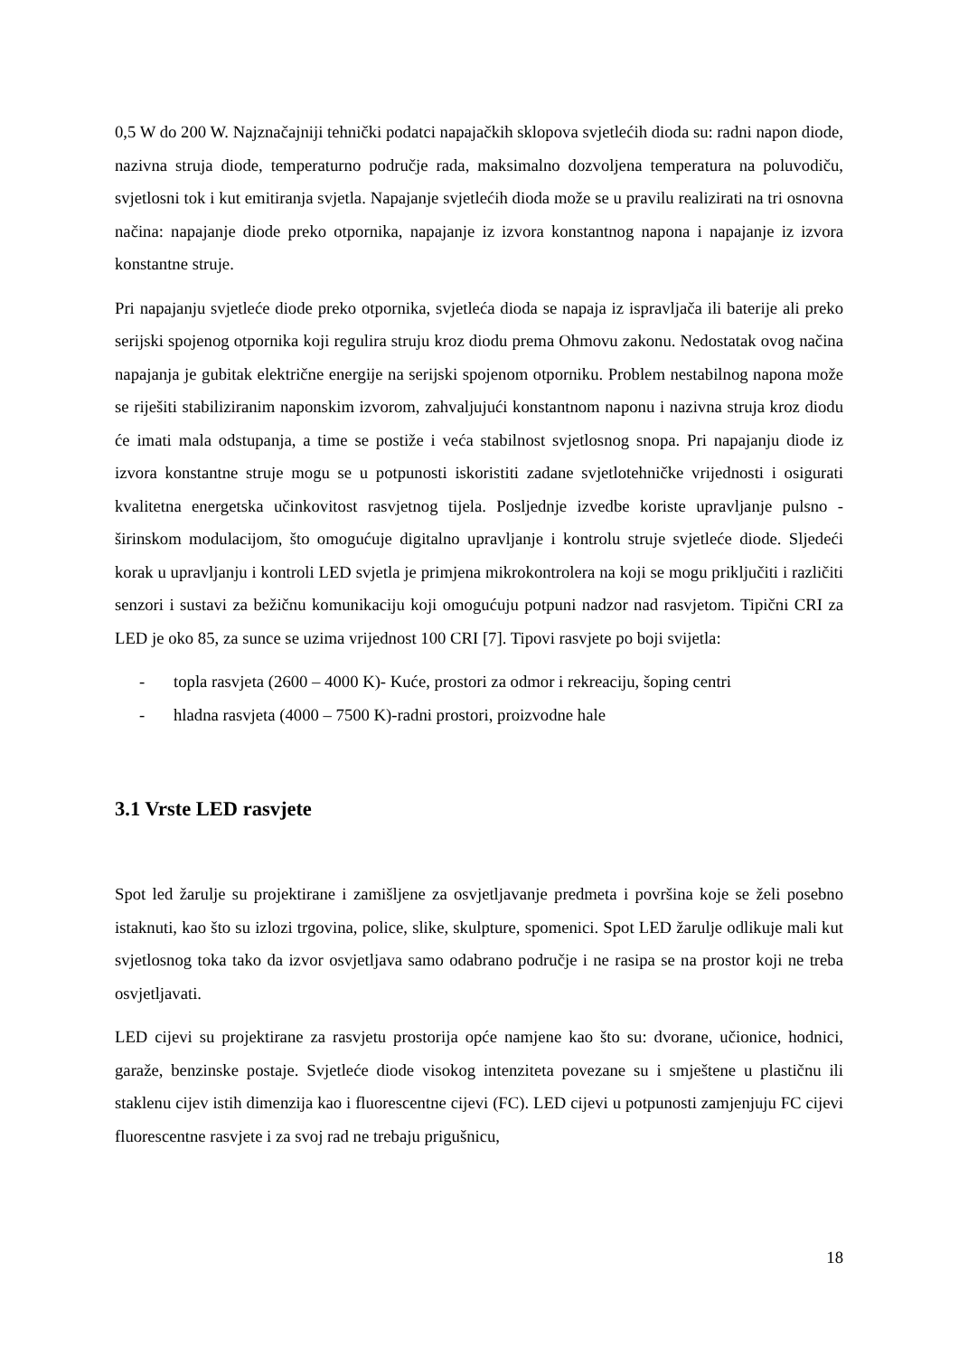0,5 W do 200 W. Najznačajniji tehnički podatci napajačkih sklopova svjetlećih dioda su: radni napon diode, nazivna struja diode, temperaturno područje rada, maksimalno dozvoljena temperatura na poluvodiču, svjetlosni tok i kut emitiranja svjetla. Napajanje svjetlećih dioda može se u pravilu realizirati na tri osnovna načina: napajanje diode preko otpornika, napajanje iz izvora konstantnog napona i napajanje iz izvora konstantne struje.
Pri napajanju svjetleće diode preko otpornika, svjetleća dioda se napaja iz ispravljača ili baterije ali preko serijski spojenog otpornika koji regulira struju kroz diodu prema Ohmovu zakonu. Nedostatak ovog načina napajanja je gubitak električne energije na serijski spojenom otporniku. Problem nestabilnog napona može se riješiti stabiliziranim naponskim izvorom, zahvaljujući konstantnom naponu i nazivna struja kroz diodu će imati mala odstupanja, a time se postiže i veća stabilnost svjetlosnog snopa. Pri napajanju diode iz izvora konstantne struje mogu se u potpunosti iskoristiti zadane svjetlotehničke vrijednosti i osigurati kvalitetna energetska učinkovitost rasvjetnog tijela. Posljednje izvedbe koriste upravljanje pulsno - širinskom modulacijom, što omogućuje digitalno upravljanje i kontrolu struje svjetleće diode. Sljedeći korak u upravljanju i kontroli LED svjetla je primjena mikrokontrolera na koji se mogu priključiti i različiti senzori i sustavi za bežičnu komunikaciju koji omogućuju potpuni nadzor nad rasvjetom. Tipični CRI za LED je oko 85, za sunce se uzima vrijednost 100 CRI [7]. Tipovi rasvjete po boji svijetla:
- topla rasvjeta (2600 – 4000 K)- Kuće, prostori za odmor i rekreaciju, šoping centri
- hladna rasvjeta (4000 – 7500 K)-radni prostori, proizvodne hale
3.1 Vrste LED rasvjete
Spot led žarulje su projektirane i zamišljene za osvjetljavanje predmeta i površina koje se želi posebno istaknuti, kao što su izlozi trgovina, police, slike, skulpture, spomenici. Spot LED žarulje odlikuje mali kut svjetlosnog toka tako da izvor osvjetljava samo odabrano područje i ne rasipa se na prostor koji ne treba osvjetljavati.
LED cijevi su projektirane za rasvjetu prostorija opće namjene kao što su: dvorane, učionice, hodnici, garaže, benzinske postaje. Svjetleće diode visokog intenziteta povezane su i smještene u plastičnu ili staklenu cijev istih dimenzija kao i fluorescentne cijevi (FC). LED cijevi u potpunosti zamjenjuju FC cijevi fluorescentne rasvjete i za svoj rad ne trebaju prigušnicu,
18